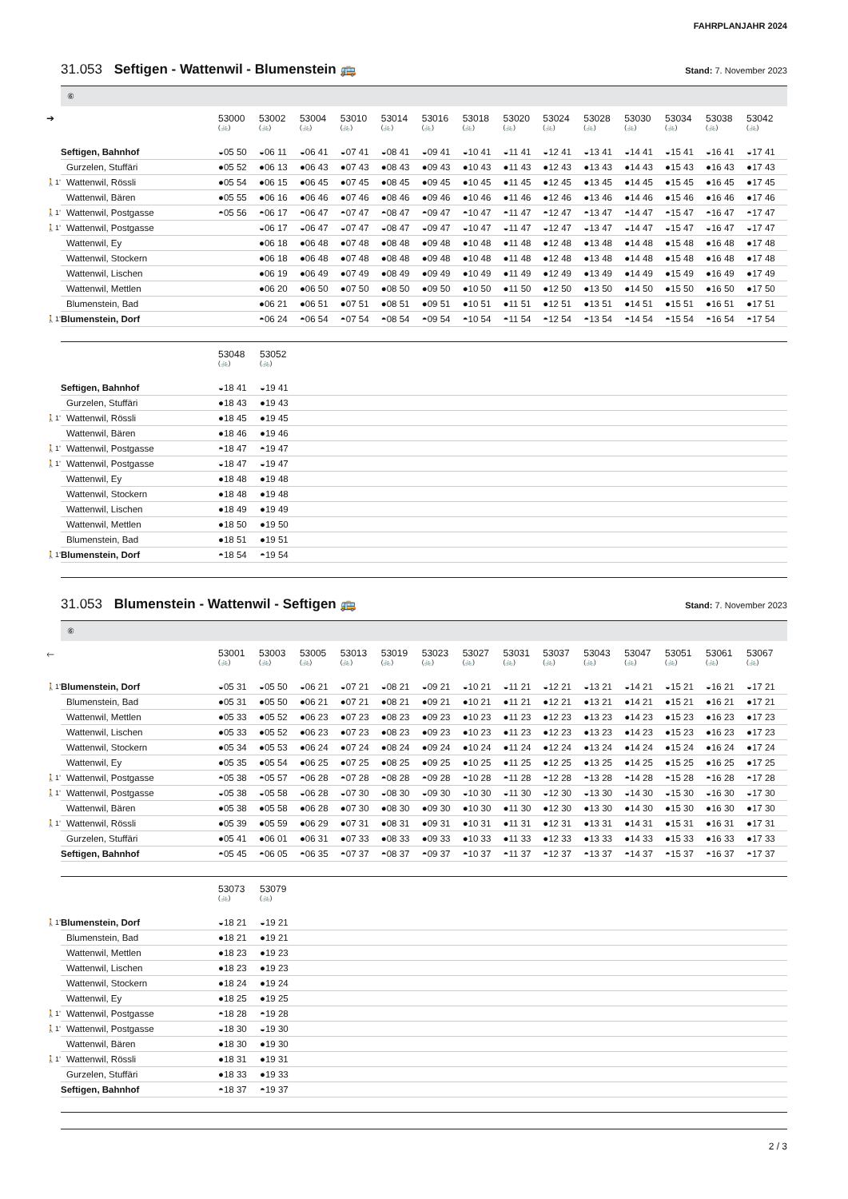FAHRPLANJAHR 2024
31.053 Seftigen - Wattenwil - Blumenstein 🚌 Stand: 7. November 2023
⑥
| ➔ | | 53000 (🚲) | 53002 (🚲) | 53004 (🚲) | 53010 (🚲) | 53014 (🚲) | 53016 (🚲) | 53018 (🚲) | 53020 (🚲) | 53024 (🚲) | 53028 (🚲) | 53030 (🚲) | 53034 (🚲) | 53038 (🚲) | 53042 (🚲) |
| --- | --- | --- | --- | --- | --- | --- | --- | --- | --- | --- | --- | --- | --- | --- | --- |
| | Seftigen, Bahnhof | ◒05 50 | ◒06 11 | ◒06 41 | ◒07 41 | ◒08 41 | ◒09 41 | ◒10 41 | ◒11 41 | ◒12 41 | ◒13 41 | ◒14 41 | ◒15 41 | ◒16 41 | ◒17 41 |
| | Gurzelen, Stuffäri | ●05 52 | ●06 13 | ●06 43 | ●07 43 | ●08 43 | ●09 43 | ●10 43 | ●11 43 | ●12 43 | ●13 43 | ●14 43 | ●15 43 | ●16 43 | ●17 43 |
| 🚶1’ | Wattenwil, Rössli | ●05 54 | ●06 15 | ●06 45 | ●07 45 | ●08 45 | ●09 45 | ●10 45 | ●11 45 | ●12 45 | ●13 45 | ●14 45 | ●15 45 | ●16 45 | ●17 45 |
| | Wattenwil, Bären | ●05 55 | ●06 16 | ●06 46 | ●07 46 | ●08 46 | ●09 46 | ●10 46 | ●11 46 | ●12 46 | ●13 46 | ●14 46 | ●15 46 | ●16 46 | ●17 46 |
| 🚶1’ | Wattenwil, Postgasse | ◓05 56 | ◓06 17 | ◓06 47 | ◓07 47 | ◓08 47 | ◓09 47 | ◓10 47 | ◓11 47 | ◓12 47 | ◓13 47 | ◓14 47 | ◓15 47 | ◓16 47 | ◓17 47 |
| 🚶1’ | Wattenwil, Postgasse | | ◒06 17 | ◒06 47 | ◒07 47 | ◒08 47 | ◒09 47 | ◒10 47 | ◒11 47 | ◒12 47 | ◒13 47 | ◒14 47 | ◒15 47 | ◒16 47 | ◒17 47 |
| | Wattenwil, Ey | | ●06 18 | ●06 48 | ●07 48 | ●08 48 | ●09 48 | ●10 48 | ●11 48 | ●12 48 | ●13 48 | ●14 48 | ●15 48 | ●16 48 | ●17 48 |
| | Wattenwil, Stockern | | ●06 18 | ●06 48 | ●07 48 | ●08 48 | ●09 48 | ●10 48 | ●11 48 | ●12 48 | ●13 48 | ●14 48 | ●15 48 | ●16 48 | ●17 48 |
| | Wattenwil, Lischen | | ●06 19 | ●06 49 | ●07 49 | ●08 49 | ●09 49 | ●10 49 | ●11 49 | ●12 49 | ●13 49 | ●14 49 | ●15 49 | ●16 49 | ●17 49 |
| | Wattenwil, Mettlen | | ●06 20 | ●06 50 | ●07 50 | ●08 50 | ●09 50 | ●10 50 | ●11 50 | ●12 50 | ●13 50 | ●14 50 | ●15 50 | ●16 50 | ●17 50 |
| | Blumenstein, Bad | | ●06 21 | ●06 51 | ●07 51 | ●08 51 | ●09 51 | ●10 51 | ●11 51 | ●12 51 | ●13 51 | ●14 51 | ●15 51 | ●16 51 | ●17 51 |
| 🚶1’ | Blumenstein, Dorf | | ◓06 24 | ◓06 54 | ◓07 54 | ◓08 54 | ◓09 54 | ◓10 54 | ◓11 54 | ◓12 54 | ◓13 54 | ◓14 54 | ◓15 54 | ◓16 54 | ◓17 54 |
| | | 53048 (🚲) | 53052 (🚲) |
| --- | --- | --- | --- |
| | Seftigen, Bahnhof | ◒18 41 | ◒19 41 |
| | Gurzelen, Stuffäri | ●18 43 | ●19 43 |
| 🚶1’ | Wattenwil, Rössli | ●18 45 | ●19 45 |
| | Wattenwil, Bären | ●18 46 | ●19 46 |
| 🚶1’ | Wattenwil, Postgasse | ◓18 47 | ◓19 47 |
| 🚶1’ | Wattenwil, Postgasse | ◒18 47 | ◒19 47 |
| | Wattenwil, Ey | ●18 48 | ●19 48 |
| | Wattenwil, Stockern | ●18 48 | ●19 48 |
| | Wattenwil, Lischen | ●18 49 | ●19 49 |
| | Wattenwil, Mettlen | ●18 50 | ●19 50 |
| | Blumenstein, Bad | ●18 51 | ●19 51 |
| 🚶1’ | Blumenstein, Dorf | ◓18 54 | ◓19 54 |
31.053 Blumenstein - Wattenwil - Seftigen 🚌 Stand: 7. November 2023
⑥
| 🡐 | | 53001 (🚲) | 53003 (🚲) | 53005 (🚲) | 53013 (🚲) | 53019 (🚲) | 53023 (🚲) | 53027 (🚲) | 53031 (🚲) | 53037 (🚲) | 53043 (🚲) | 53047 (🚲) | 53051 (🚲) | 53061 (🚲) | 53067 (🚲) |
| --- | --- | --- | --- | --- | --- | --- | --- | --- | --- | --- | --- | --- | --- | --- | --- |
| 🚶1’ | Blumenstein, Dorf | ◒05 31 | ◒05 50 | ◒06 21 | ◒07 21 | ◒08 21 | ◒09 21 | ◒10 21 | ◒11 21 | ◒12 21 | ◒13 21 | ◒14 21 | ◒15 21 | ◒16 21 | ◒17 21 |
| | Blumenstein, Bad | ●05 31 | ●05 50 | ●06 21 | ●07 21 | ●08 21 | ●09 21 | ●10 21 | ●11 21 | ●12 21 | ●13 21 | ●14 21 | ●15 21 | ●16 21 | ●17 21 |
| | Wattenwil, Mettlen | ●05 33 | ●05 52 | ●06 23 | ●07 23 | ●08 23 | ●09 23 | ●10 23 | ●11 23 | ●12 23 | ●13 23 | ●14 23 | ●15 23 | ●16 23 | ●17 23 |
| | Wattenwil, Lischen | ●05 33 | ●05 52 | ●06 23 | ●07 23 | ●08 23 | ●09 23 | ●10 23 | ●11 23 | ●12 23 | ●13 23 | ●14 23 | ●15 23 | ●16 23 | ●17 23 |
| | Wattenwil, Stockern | ●05 34 | ●05 53 | ●06 24 | ●07 24 | ●08 24 | ●09 24 | ●10 24 | ●11 24 | ●12 24 | ●13 24 | ●14 24 | ●15 24 | ●16 24 | ●17 24 |
| | Wattenwil, Ey | ●05 35 | ●05 54 | ●06 25 | ●07 25 | ●08 25 | ●09 25 | ●10 25 | ●11 25 | ●12 25 | ●13 25 | ●14 25 | ●15 25 | ●16 25 | ●17 25 |
| 🚶1’ | Wattenwil, Postgasse | ◓05 38 | ◓05 57 | ◓06 28 | ◓07 28 | ◓08 28 | ◓09 28 | ◓10 28 | ◓11 28 | ◓12 28 | ◓13 28 | ◓14 28 | ◓15 28 | ◓16 28 | ◓17 28 |
| 🚶1’ | Wattenwil, Postgasse | ◒05 38 | ◒05 58 | ◒06 28 | ◒07 30 | ◒08 30 | ◒09 30 | ◒10 30 | ◒11 30 | ◒12 30 | ◒13 30 | ◒14 30 | ◒15 30 | ◒16 30 | ◒17 30 |
| | Wattenwil, Bären | ●05 38 | ●05 58 | ●06 28 | ●07 30 | ●08 30 | ●09 30 | ●10 30 | ●11 30 | ●12 30 | ●13 30 | ●14 30 | ●15 30 | ●16 30 | ●17 30 |
| 🚶1’ | Wattenwil, Rössli | ●05 39 | ●05 59 | ●06 29 | ●07 31 | ●08 31 | ●09 31 | ●10 31 | ●11 31 | ●12 31 | ●13 31 | ●14 31 | ●15 31 | ●16 31 | ●17 31 |
| | Gurzelen, Stuffäri | ●05 41 | ●06 01 | ●06 31 | ●07 33 | ●08 33 | ●09 33 | ●10 33 | ●11 33 | ●12 33 | ●13 33 | ●14 33 | ●15 33 | ●16 33 | ●17 33 |
| | Seftigen, Bahnhof | ◓05 45 | ◓06 05 | ◓06 35 | ◓07 37 | ◓08 37 | ◓09 37 | ◓10 37 | ◓11 37 | ◓12 37 | ◓13 37 | ◓14 37 | ◓15 37 | ◓16 37 | ◓17 37 |
| | | 53073 (🚲) | 53079 (🚲) |
| --- | --- | --- | --- |
| 🚶1’ | Blumenstein, Dorf | ◒18 21 | ◒19 21 |
| | Blumenstein, Bad | ●18 21 | ●19 21 |
| | Wattenwil, Mettlen | ●18 23 | ●19 23 |
| | Wattenwil, Lischen | ●18 23 | ●19 23 |
| | Wattenwil, Stockern | ●18 24 | ●19 24 |
| | Wattenwil, Ey | ●18 25 | ●19 25 |
| 🚶1’ | Wattenwil, Postgasse | ◓18 28 | ◓19 28 |
| 🚶1’ | Wattenwil, Postgasse | ◒18 30 | ◒19 30 |
| | Wattenwil, Bären | ●18 30 | ●19 30 |
| 🚶1’ | Wattenwil, Rössli | ●18 31 | ●19 31 |
| | Gurzelen, Stuffäri | ●18 33 | ●19 33 |
| | Seftigen, Bahnhof | ◓18 37 | ◓19 37 |
2 / 3